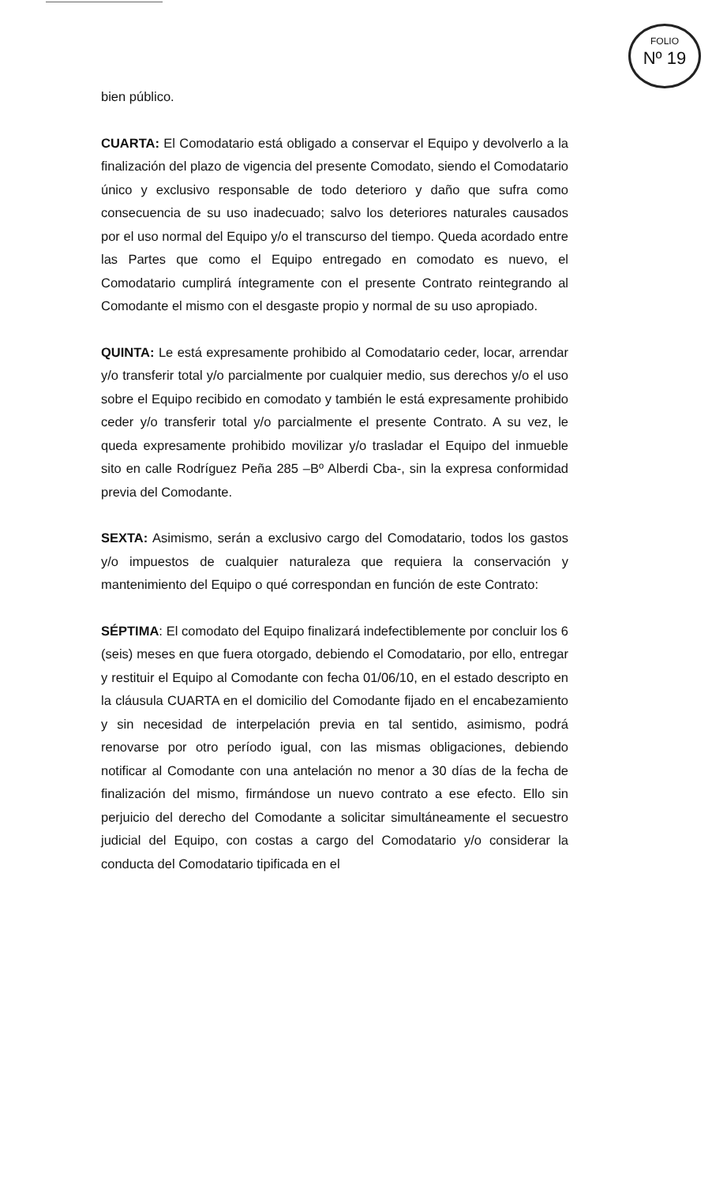FOLIO
Nº 19
bien público.
CUARTA: El Comodatario está obligado a conservar el Equipo y devolverlo a la finalización del plazo de vigencia del presente Comodato, siendo el Comodatario único y exclusivo responsable de todo deterioro y daño que sufra como consecuencia de su uso inadecuado; salvo los deteriores naturales causados por el uso normal del Equipo y/o el transcurso del tiempo. Queda acordado entre las Partes que como el Equipo entregado en comodato es nuevo, el Comodatario cumplirá íntegramente con el presente Contrato reintegrando al Comodante el mismo con el desgaste propio y normal de su uso apropiado.
QUINTA: Le está expresamente prohibido al Comodatario ceder, locar, arrendar y/o transferir total y/o parcialmente por cualquier medio, sus derechos y/o el uso sobre el Equipo recibido en comodato y también le está expresamente prohibido ceder y/o transferir total y/o parcialmente el presente Contrato. A su vez, le queda expresamente prohibido movilizar y/o trasladar el Equipo del inmueble sito en calle Rodríguez Peña 285 –Bº Alberdi Cba-, sin la expresa conformidad previa del Comodante.
SEXTA: Asimismo, serán a exclusivo cargo del Comodatario, todos los gastos y/o impuestos de cualquier naturaleza que requiera la conservación y mantenimiento del Equipo o qué correspondan en función de este Contrato:
SÉPTIMA: El comodato del Equipo finalizará indefectiblemente por concluir los 6 (seis) meses en que fuera otorgado, debiendo el Comodatario, por ello, entregar y restituir el Equipo al Comodante con fecha 01/06/10, en el estado descripto en la cláusula CUARTA en el domicilio del Comodante fijado en el encabezamiento y sin necesidad de interpelación previa en tal sentido, asimismo, podrá renovarse por otro período igual, con las mismas obligaciones, debiendo notificar al Comodante con una antelación no menor a 30 días de la fecha de finalización del mismo, firmándose un nuevo contrato a ese efecto. Ello sin perjuicio del derecho del Comodante a solicitar simultáneamente el secuestro judicial del Equipo, con costas a cargo del Comodatario y/o considerar la conducta del Comodatario tipificada en el